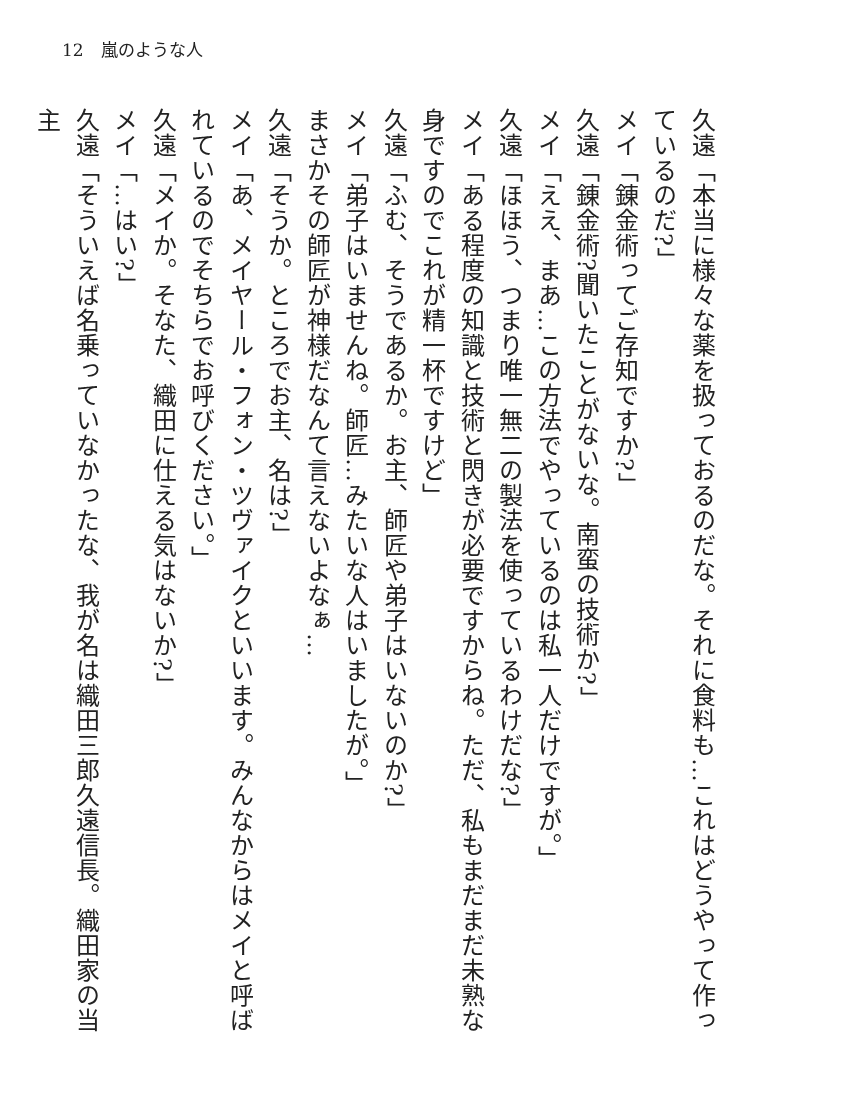12　嵐のような人
久遠「本当に様々な薬を扱っておるのだな。それに食料も…これはどうやって作っているのだ?」
メイ「錬金術ってご存知ですか?」
久遠「錬金術?聞いたことがないな。南蛮の技術か?」
メイ「ええ、まあ…この方法でやっているのは私一人だけですが。」
久遠「ほほう、つまり唯一無二の製法を使っているわけだな?」
メイ「ある程度の知識と技術と閃きが必要ですからね。ただ、私もまだまだ未熟な身ですのでこれが精一杯ですけど」
久遠「ふむ、そうであるか。お主、師匠や弟子はいないのか?」
メイ「弟子はいませんね。師匠…みたいな人はいましたが。」
まさかその師匠が神様だなんて言えないよなぁ…
久遠「そうか。ところでお主、名は?」
メイ「あ、メイヤール・フォン・ツヴァイクといいます。みんなからはメイと呼ばれているのでそちらでお呼びください。」
久遠「メイか。そなた、織田に仕える気はないか?」
メイ「…はい?」
久遠「そういえば名乗っていなかったな、我が名は織田三郎久遠信長。織田家の当主